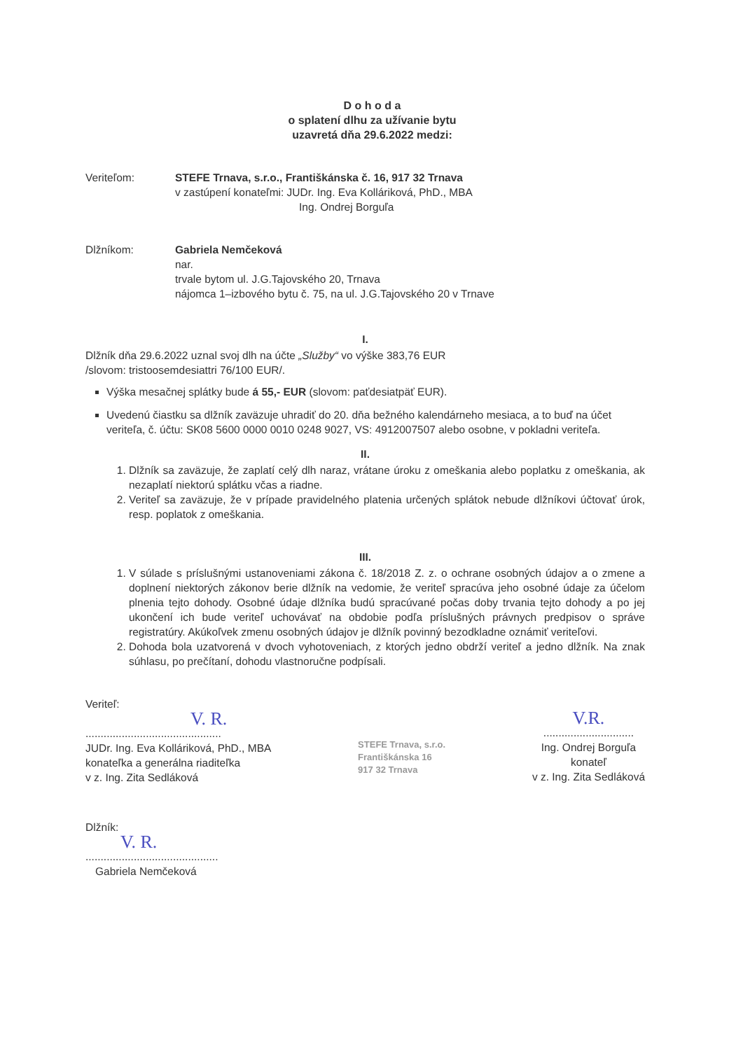D o h o d a
o splatení dlhu za užívanie bytu
uzavretá dňa 29.6.2022 medzi:
Veriteľom: STEFE Trnava, s.r.o., Františkánska č. 16, 917 32 Trnava
v zastúpení konateľmi: JUDr. Ing. Eva Kolláriková, PhD., MBA
Ing. Ondrej Borguľa
Dlžníkom: Gabriela Nemčeková
nar.
trvale bytom ul. J.G.Tajovského 20, Trnava
nájomca 1–izbového bytu č. 75, na ul. J.G.Tajovského 20 v Trnave
I.
Dlžník dňa 29.6.2022 uznal svoj dlh na účte „Služby“ vo výške 383,76 EUR
/slovom: tristoosemdesiattri 76/100 EUR/.
Výška mesačnej splátky bude á 55,- EUR (slovom: paťdesiatpäť EUR).
Uvedenú čiastku sa dlžník zaväzuje uhradiť do 20. dňa bežného kalendárneho mesiaca, a to buď na účet veriteľa, č. účtu: SK08 5600 0000 0010 0248 9027, VS: 4912007507 alebo osobne, v pokladni veriteľa.
II.
1. Dlžník sa zaväzuje, že zaplatí celý dlh naraz, vrátane úroku z omeškania alebo poplatku z omeškania, ak nezaplatí niektorú splátku včas a riadne.
2. Veriteľ sa zaväzuje, že v prípade pravidelného platenia určených splátok nebude dlžníkovi účtovať úrok, resp. poplatok z omeškania.
III.
1. V súlade s príslušnými ustanoveniami zákona č. 18/2018 Z. z. o ochrane osobných údajov a o zmene a doplnení niektorých zákonov berie dlžník na vedomie, že veriteľ spracúva jeho osobné údaje za účelom plnenia tejto dohody. Osobné údaje dlžníka budú spracúvané počas doby trvania tejto dohody a po jej ukončení ich bude veriteľ uchovávať na obdobie podľa príslušných právnych predpisov o správe registratúry. Akúkoľvek zmenu osobných údajov je dlžník povinný bezodkladne oznámiť veriteľovi.
2. Dohoda bola uzatvorená v dvoch vyhotoveniach, z ktorých jedno obdrží veriteľ a jedno dlžník. Na znak súhlasu, po prečítaní, dohodu vlastnoručne podpísali.
Veriteľ:
V. R.
.............................................
JUDr. Ing. Eva Kolláriková, PhD., MBA
konateľka a generálna riaditeľka
v z. Ing. Zita Sedláková
STEFE Trnava, s.r.o.
Františkánska 16
917 32 Trnava
V.R.
..............................
Ing. Ondrej Borguľa
konateľ
v z. Ing. Zita Sedláková
Dlžník:
V. R.
............................................
Gabriela Nemčeková